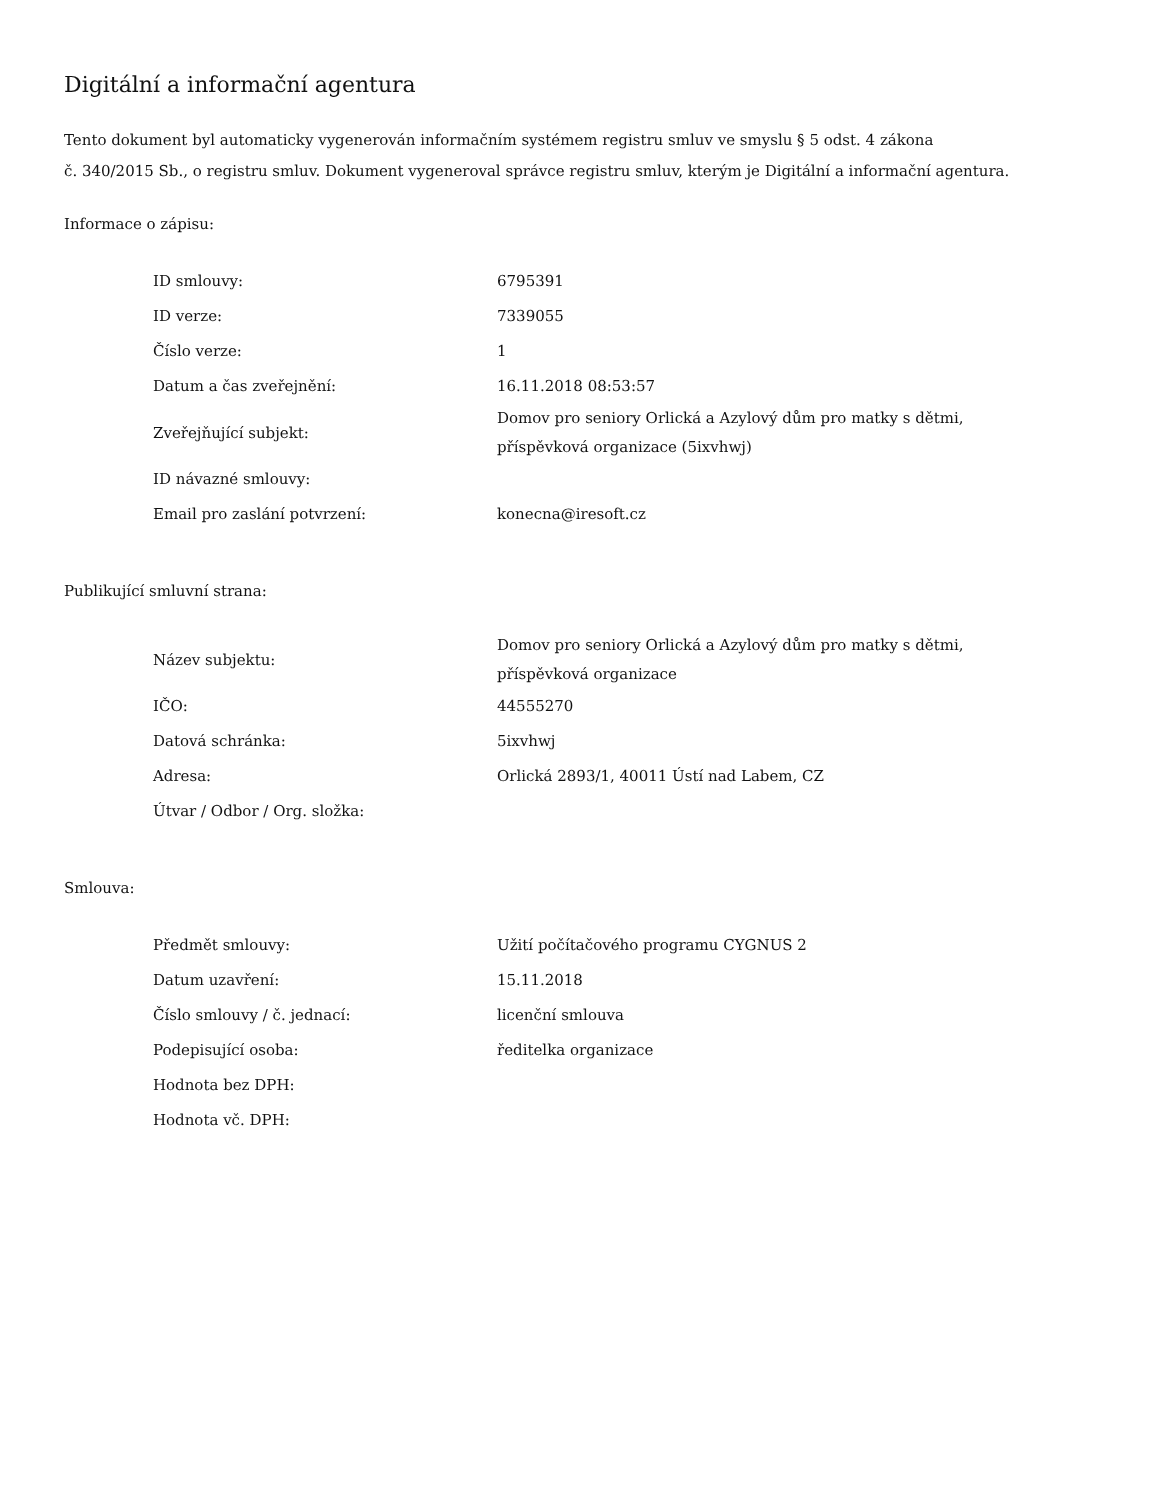Digitální a informační agentura
Tento dokument byl automaticky vygenerován informačním systémem registru smluv ve smyslu § 5 odst. 4 zákona
č. 340/2015 Sb., o registru smluv. Dokument vygeneroval správce registru smluv, kterým je Digitální a informační agentura.
Informace o zápisu:
| ID smlouvy: | 6795391 |
| ID verze: | 7339055 |
| Číslo verze: | 1 |
| Datum a čas zveřejnění: | 16.11.2018 08:53:57 |
| Zveřejňující subjekt: | Domov pro seniory Orlická a Azylový dům pro matky s dětmi, příspěvková organizace (5ixvhwj) |
| ID návazné smlouvy: | |
| Email pro zaslání potvrzení: | konecna@iresoft.cz |
Publikující smluvní strana:
| Název subjektu: | Domov pro seniory Orlická a Azylový dům pro matky s dětmi, příspěvková organizace |
| IČO: | 44555270 |
| Datová schránka: | 5ixvhwj |
| Adresa: | Orlická 2893/1, 40011 Ústí nad Labem, CZ |
| Útvar / Odbor / Org. složka: | |
Smlouva:
| Předmět smlouvy: | Užití počítačového programu CYGNUS 2 |
| Datum uzavření: | 15.11.2018 |
| Číslo smlouvy / č. jednací: | licenční smlouva |
| Podepisující osoba: | ředitelka organizace |
| Hodnota bez DPH: | |
| Hodnota vč. DPH: | |